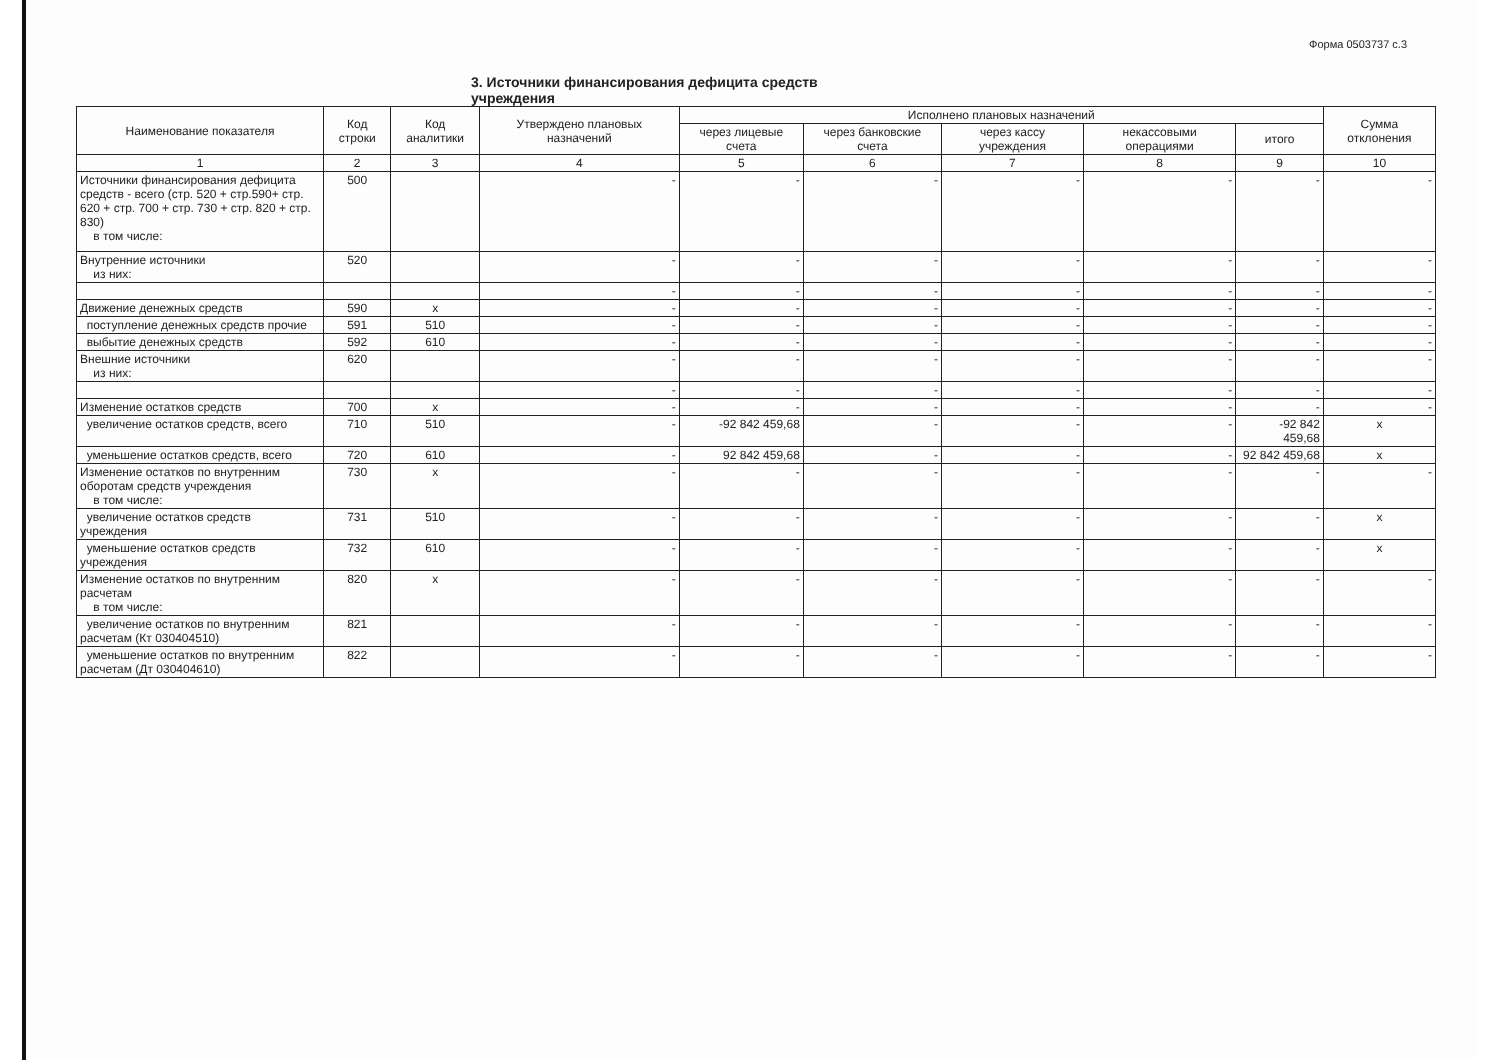Форма 0503737 с.3
3. Источники финансирования дефицита средств учреждения
| Наименование показателя | Код строки | Код аналитики | Утверждено плановых назначений | Исполнено плановых назначений | | | | | Сумма отклонения |
| --- | --- | --- | --- | --- | --- | --- | --- | --- | --- |
| | | | | через лицевые счета | через банковские счета | через кассу учреждения | некассовыми операциями | итого | |
| 1 | 2 | 3 | 4 | 5 | 6 | 7 | 8 | 9 | 10 |
| Источники финансирования дефицита средств - всего (стр. 520 + стр.590+ стр. 620 + стр. 700 + стр. 730 + стр. 820 + стр. 830) в том числе: | 500 | | - | - | - | - | - | - | - |
| Внутренние источники из них: | 520 | | - | - | - | - | - | - | - |
| | | | - | - | - | - | - | - | - |
| Движение денежных средств | 590 | x | - | - | - | - | - | - | - |
| поступление денежных средств прочие | 591 | 510 | - | - | - | - | - | - | - |
| выбытие денежных средств | 592 | 610 | - | - | - | - | - | - | - |
| Внешние источники из них: | 620 | | - | - | - | - | - | - | - |
| | | | - | - | - | - | - | - | - |
| Изменение остатков средств | 700 | x | - | - | - | - | - | - | - |
| увеличение остатков средств, всего | 710 | 510 | - | -92 842 459,68 | - | - | - | -92 842 459,68 | x |
| уменьшение остатков средств, всего | 720 | 610 | - | 92 842 459,68 | - | - | - | 92 842 459,68 | x |
| Изменение остатков по внутренним оборотам средств учреждения в том числе: | 730 | x | - | - | - | - | - | - | - |
| увеличение остатков средств учреждения | 731 | 510 | - | - | - | - | - | - | x |
| уменьшение остатков средств учреждения | 732 | 610 | - | - | - | - | - | - | x |
| Изменение остатков по внутренним расчетам в том числе: | 820 | x | - | - | - | - | - | - | - |
| увеличение остатков по внутренним расчетам (Кт 030404510) | 821 | | - | - | - | - | - | - | - |
| уменьшение остатков по внутренним расчетам (Дт 030404610) | 822 | | - | - | - | - | - | - | - |